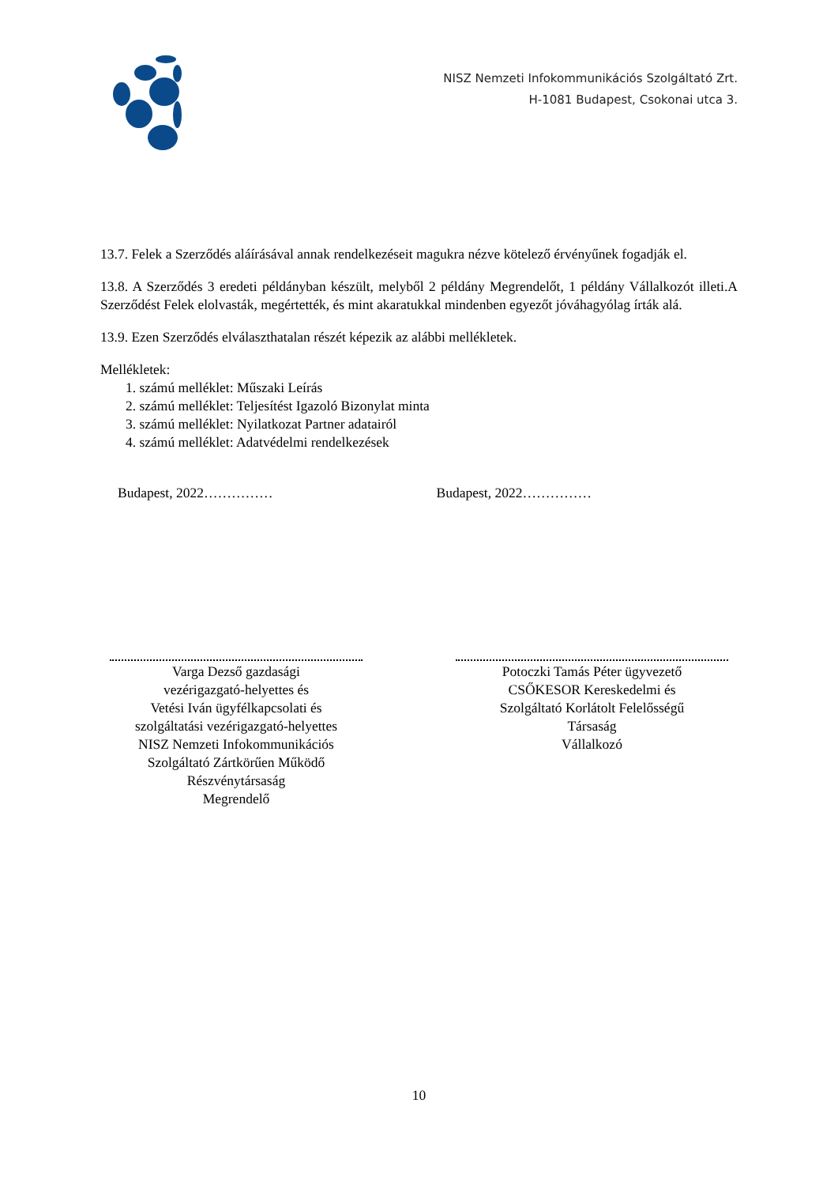NISZ Nemzeti Infokommunikációs Szolgáltató Zrt.
H-1081 Budapest, Csokonai utca 3.
13.7. Felek a Szerződés aláírásával annak rendelkezéseit magukra nézve kötelező érvényűnek fogadják el.
13.8. A Szerződés 3 eredeti példányban készült, melyből 2 példány Megrendelőt, 1 példány Vállalkozót illeti.A Szerződést Felek elolvasták, megértették, és mint akaratukkal mindenben egyezőt jóváhagyólag írták alá.
13.9. Ezen Szerződés elválaszthatalan részét képezik az alábbi mellékletek.
Mellékletek:
1. számú melléklet: Műszaki Leírás
2. számú melléklet: Teljesítést Igazoló Bizonylat minta
3. számú melléklet: Nyilatkozat Partner adatairól
4. számú melléklet: Adatvédelmi rendelkezések
Budapest, 2022…………… Budapest, 2022……………
Varga Dezső gazdasági
vezérigazgató-helyettes és
Vetési Iván ügyfélkapcsolati és
szolgáltatási vezérigazgató-helyettes
NISZ Nemzeti Infokommunikációs
Szolgáltató Zártkörűen Működő
Részvénytársaság
Megrendelő
Potoczki Tamás Péter ügyvezető
CSŐKESOR Kereskedelmi és
Szolgáltató Korlátolt Felelősségű
Társaság
Vállalkozó
10